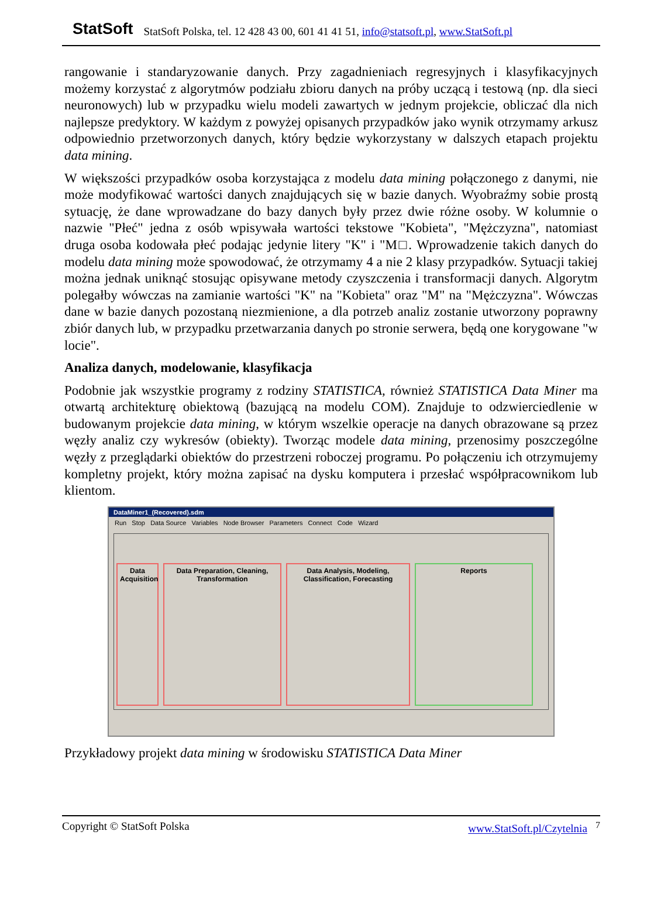StatSoft StatSoft Polska, tel. 12 428 43 00, 601 41 41 51, info@statsoft.pl, www.StatSoft.pl
rangowanie i standaryzowanie danych. Przy zagadnieniach regresyjnych i klasyfikacyjnych możemy korzystać z algorytmów podziału zbioru danych na próby uczącą i testową (np. dla sieci neuronowych) lub w przypadku wielu modeli zawartych w jednym projekcie, obliczać dla nich najlepsze predyktory. W każdym z powyżej opisanych przypadków jako wynik otrzymamy arkusz odpowiednio przetworzonych danych, który będzie wykorzystany w dalszych etapach projektu data mining.
W większości przypadków osoba korzystająca z modelu data mining połączonego z danymi, nie może modyfikować wartości danych znajdujących się w bazie danych. Wyobraźmy sobie prostą sytuację, że dane wprowadzane do bazy danych były przez dwie różne osoby. W kolumnie o nazwie "Płeć" jedna z osób wpisywała wartości tekstowe "Kobieta", "Mężczyzna", natomiast druga osoba kodowała płeć podając jedynie litery "K" i "M□. Wprowadzenie takich danych do modelu data mining może spowodować, że otrzymamy 4 a nie 2 klasy przypadków. Sytuacji takiej można jednak uniknąć stosując opisywane metody czyszczenia i transformacji danych. Algorytm polegałby wówczas na zamianie wartości "K" na "Kobieta" oraz "M" na "Mężczyzna". Wówczas dane w bazie danych pozostaną niezmienione, a dla potrzeb analiz zostanie utworzony poprawny zbiór danych lub, w przypadku przetwarzania danych po stronie serwera, będą one korygowane "w locie".
Analiza danych, modelowanie, klasyfikacja
Podobnie jak wszystkie programy z rodziny STATISTICA, również STATISTICA Data Miner ma otwartą architekturę obiektową (bazującą na modelu COM). Znajduje to odzwierciedlenie w budowanym projekcie data mining, w którym wszelkie operacje na danych obrazowane są przez węzły analiz czy wykresów (obiekty). Tworząc modele data mining, przenosimy poszczególne węzły z przeglądarki obiektów do przestrzeni roboczej programu. Po połączeniu ich otrzymujemy kompletny projekt, który można zapisać na dysku komputera i przesłać współpracownikom lub klientom.
DataMiner1_(Recovered).sdm
Run Stop Data Source Variables Node Browser Parameters Connect Code Wizard
Data Acquisition
Data Preparation, Cleaning, Transformation
Data Analysis, Modeling, Classification, Forecasting
Reports
Przykładowy projekt data mining w środowisku STATISTICA Data Miner
Copyright © StatSoft Polska www.StatSoft.pl/Czytelnia <sup>7</sup>